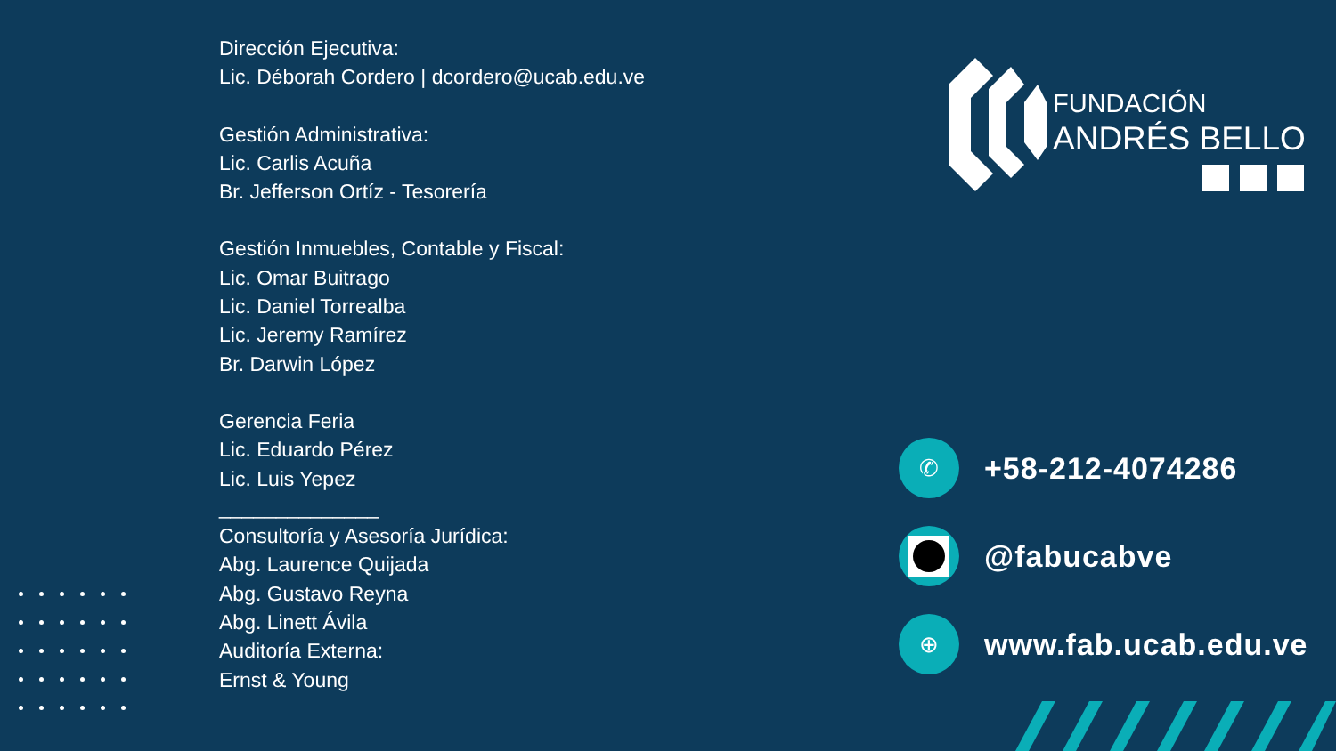Dirección Ejecutiva:
Lic. Déborah Cordero | dcordero@ucab.edu.ve
Gestión Administrativa:
Lic. Carlis Acuña
Br. Jefferson Ortíz - Tesorería
Gestión Inmuebles, Contable y Fiscal:
Lic. Omar Buitrago
Lic. Daniel Torrealba
Lic. Jeremy Ramírez
Br. Darwin López
Gerencia Feria
Lic. Eduardo Pérez
Lic. Luis Yepez
______________
Consultoría y Asesoría Jurídica:
Abg. Laurence Quijada
Abg. Gustavo Reyna
Abg. Linett Ávila
Auditoría Externa:
Ernst & Young
FUNDACIÓN
ANDRÉS BELLO
✆
+58-212-4074286
@fabucabve
⊕
www.fab.ucab.edu.ve